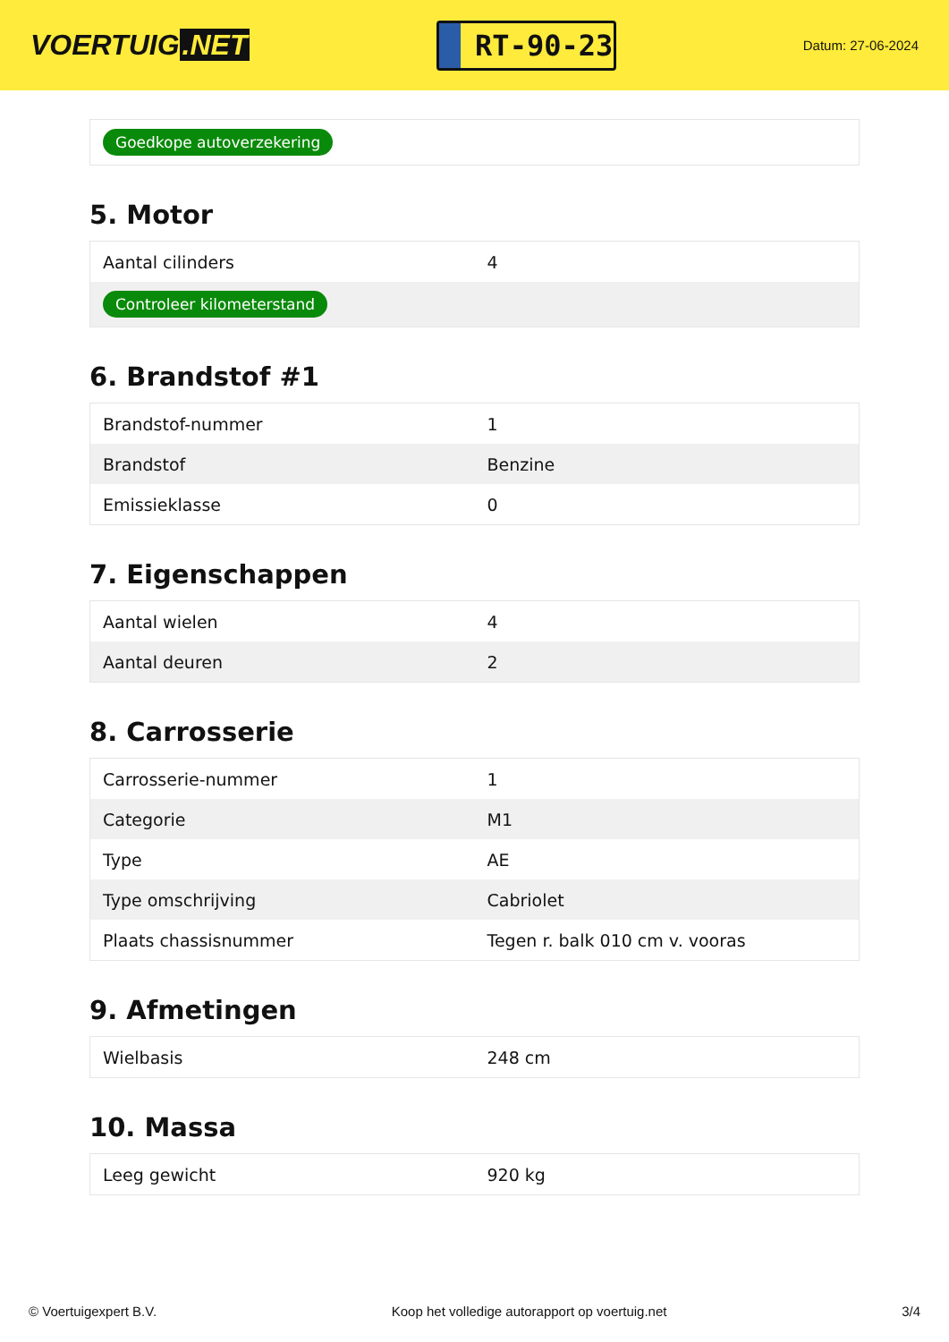VOERTUIG.NET
RT-90-23
Datum: 27-06-2024
| Goedkope autoverzekering |
5. Motor
| Aantal cilinders | 4 |
| Controleer kilometerstand | |
6. Brandstof #1
| Brandstof-nummer | 1 |
| Brandstof | Benzine |
| Emissieklasse | 0 |
7. Eigenschappen
| Aantal wielen | 4 |
| Aantal deuren | 2 |
8. Carrosserie
| Carrosserie-nummer | 1 |
| Categorie | M1 |
| Type | AE |
| Type omschrijving | Cabriolet |
| Plaats chassisnummer | Tegen r. balk 010 cm v. vooras |
9. Afmetingen
| Wielbasis | 248 cm |
10. Massa
| Leeg gewicht | 920 kg |
© Voertuigexpert B.V. Koop het volledige autorapport op voertuig.net 3/4